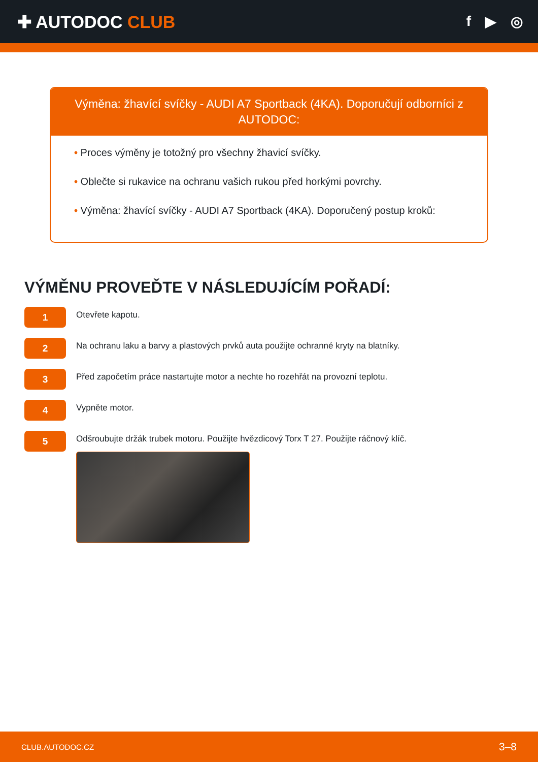✚ AUTODOC CLUB
f ▶ ◎
Výměna: žhavící svíčky - AUDI A7 Sportback (4KA). Doporučují odborníci z AUTODOC:
• Proces výměny je totožný pro všechny žhavicí svíčky.
• Oblečte si rukavice na ochranu vašich rukou před horkými povrchy.
• Výměna: žhavící svíčky - AUDI A7 Sportback (4KA). Doporučený postup kroků:
VÝMĚNU PROVEĎTE V NÁSLEDUJÍCÍM POŘADÍ:
1
Otevřete kapotu.
2
Na ochranu laku a barvy a plastových prvků auta použijte ochranné kryty na blatníky.
3
Před započetím práce nastartujte motor a nechte ho rozehřát na provozní teplotu.
4
Vypněte motor.
5
Odšroubujte držák trubek motoru. Použijte hvězdicový Torx T 27. Použijte ráčnový klíč.
CLUB.AUTODOC.CZ 3–8